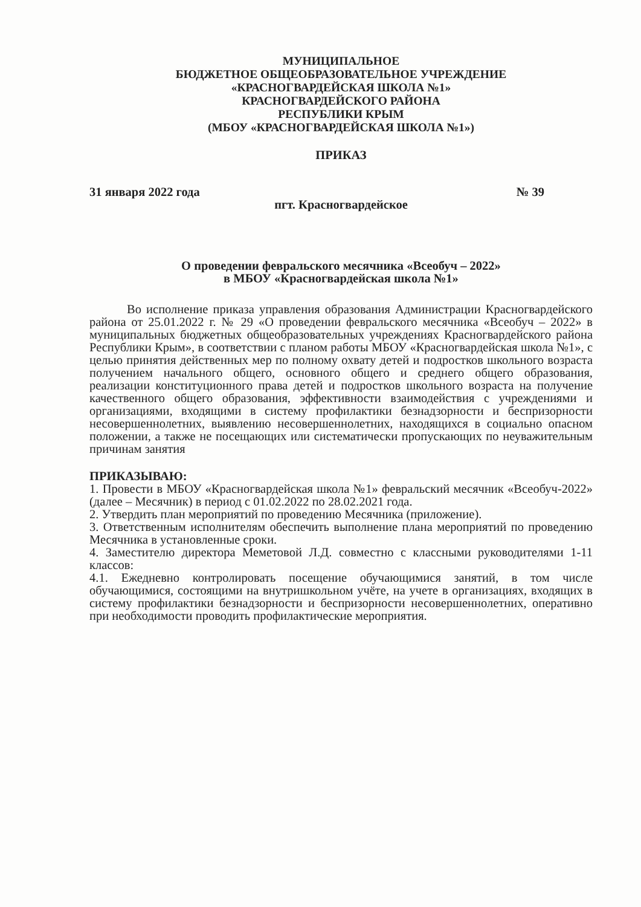МУНИЦИПАЛЬНОЕ
БЮДЖЕТНОЕ ОБЩЕОБРАЗОВАТЕЛЬНОЕ УЧРЕЖДЕНИЕ
«КРАСНОГВАРДЕЙСКАЯ ШКОЛА №1»
КРАСНОГВАРДЕЙСКОГО РАЙОНА
РЕСПУБЛИКИ КРЫМ
(МБОУ «КРАСНОГВАРДЕЙСКАЯ ШКОЛА №1»)
ПРИКАЗ
31 января 2022 года № 39
пгт. Красногвардейское
О проведении февральского месячника «Всеобуч – 2022»
в МБОУ «Красногвардейская школа №1»
Во исполнение приказа управления образования Администрации Красногвардейского района от 25.01.2022 г. № 29 «О проведении февральского месячника «Всеобуч – 2022» в муниципальных бюджетных общеобразовательных учреждениях Красногвардейского района Республики Крым», в соответствии с планом работы МБОУ «Красногвардейская школа №1», с целью принятия действенных мер по полному охвату детей и подростков школьного возраста получением начального общего, основного общего и среднего общего образования, реализации конституционного права детей и подростков школьного возраста на получение качественного общего образования, эффективности взаимодействия с учреждениями и организациями, входящими в систему профилактики безнадзорности и беспризорности несовершеннолетних, выявлению несовершеннолетних, находящихся в социально опасном положении, а также не посещающих или систематически пропускающих по неуважительным причинам занятия
ПРИКАЗЫВАЮ:
1. Провести в МБОУ «Красногвардейская школа №1» февральский месячник «Всеобуч-2022» (далее – Месячник) в период с 01.02.2022 по 28.02.2021 года.
2. Утвердить план мероприятий по проведению Месячника (приложение).
3. Ответственным исполнителям обеспечить выполнение плана мероприятий по проведению Месячника в установленные сроки.
4. Заместителю директора Меметовой Л.Д. совместно с классными руководителями 1-11 классов:
4.1. Ежедневно контролировать посещение обучающимися занятий, в том числе обучающимися, состоящими на внутришкольном учёте, на учете в организациях, входящих в систему профилактики безнадзорности и беспризорности несовершеннолетних, оперативно при необходимости проводить профилактические мероприятия.